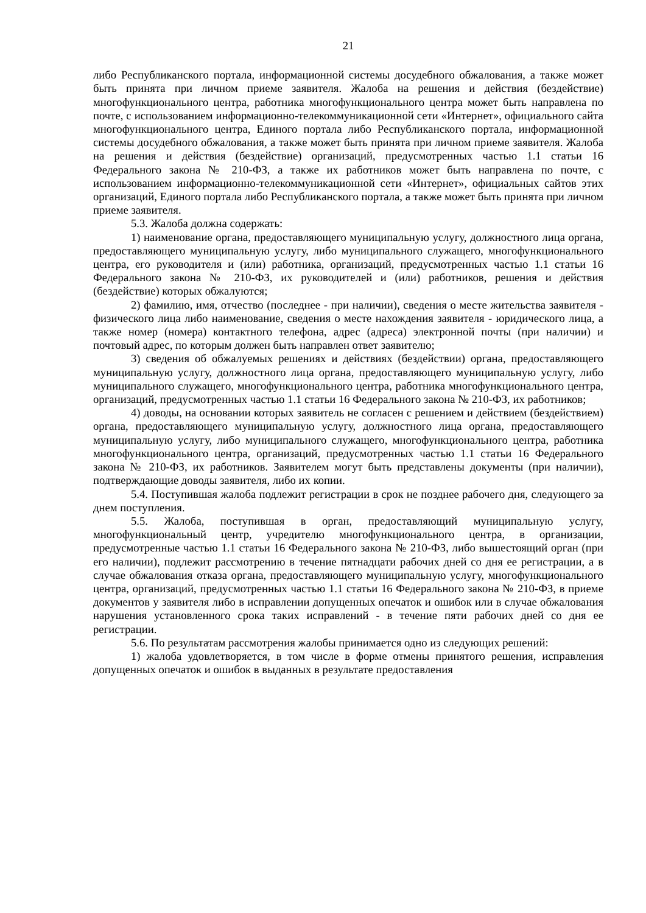21
либо Республиканского портала, информационной системы досудебного обжалования, а также может быть принята при личном приеме заявителя. Жалоба на решения и действия (бездействие) многофункционального центра, работника многофункционального центра может быть направлена по почте, с использованием информационно-телекоммуникационной сети «Интернет», официального сайта многофункционального центра, Единого портала либо Республиканского портала, информационной системы досудебного обжалования, а также может быть принята при личном приеме заявителя. Жалоба на решения и действия (бездействие) организаций, предусмотренных частью 1.1 статьи 16 Федерального закона № 210-ФЗ, а также их работников может быть направлена по почте, с использованием информационно-телекоммуникационной сети «Интернет», официальных сайтов этих организаций, Единого портала либо Республиканского портала, а также может быть принята при личном приеме заявителя.
5.3. Жалоба должна содержать:
1) наименование органа, предоставляющего муниципальную услугу, должностного лица органа, предоставляющего муниципальную услугу, либо муниципального служащего, многофункционального центра, его руководителя и (или) работника, организаций, предусмотренных частью 1.1 статьи 16 Федерального закона № 210-ФЗ, их руководителей и (или) работников, решения и действия (бездействие) которых обжалуются;
2) фамилию, имя, отчество (последнее - при наличии), сведения о месте жительства заявителя - физического лица либо наименование, сведения о месте нахождения заявителя - юридического лица, а также номер (номера) контактного телефона, адрес (адреса) электронной почты (при наличии) и почтовый адрес, по которым должен быть направлен ответ заявителю;
3) сведения об обжалуемых решениях и действиях (бездействии) органа, предоставляющего муниципальную услугу, должностного лица органа, предоставляющего муниципальную услугу, либо муниципального служащего, многофункционального центра, работника многофункционального центра, организаций, предусмотренных частью 1.1 статьи 16 Федерального закона № 210-ФЗ, их работников;
4) доводы, на основании которых заявитель не согласен с решением и действием (бездействием) органа, предоставляющего муниципальную услугу, должностного лица органа, предоставляющего муниципальную услугу, либо муниципального служащего, многофункционального центра, работника многофункционального центра, организаций, предусмотренных частью 1.1 статьи 16 Федерального закона № 210-ФЗ, их работников. Заявителем могут быть представлены документы (при наличии), подтверждающие доводы заявителя, либо их копии.
5.4. Поступившая жалоба подлежит регистрации в срок не позднее рабочего дня, следующего за днем поступления.
5.5. Жалоба, поступившая в орган, предоставляющий муниципальную услугу, многофункциональный центр, учредителю многофункционального центра, в организации, предусмотренные частью 1.1 статьи 16 Федерального закона № 210-ФЗ, либо вышестоящий орган (при его наличии), подлежит рассмотрению в течение пятнадцати рабочих дней со дня ее регистрации, а в случае обжалования отказа органа, предоставляющего муниципальную услугу, многофункционального центра, организаций, предусмотренных частью 1.1 статьи 16 Федерального закона № 210-ФЗ, в приеме документов у заявителя либо в исправлении допущенных опечаток и ошибок или в случае обжалования нарушения установленного срока таких исправлений - в течение пяти рабочих дней со дня ее регистрации.
5.6. По результатам рассмотрения жалобы принимается одно из следующих решений:
1) жалоба удовлетворяется, в том числе в форме отмены принятого решения, исправления допущенных опечаток и ошибок в выданных в результате предоставления